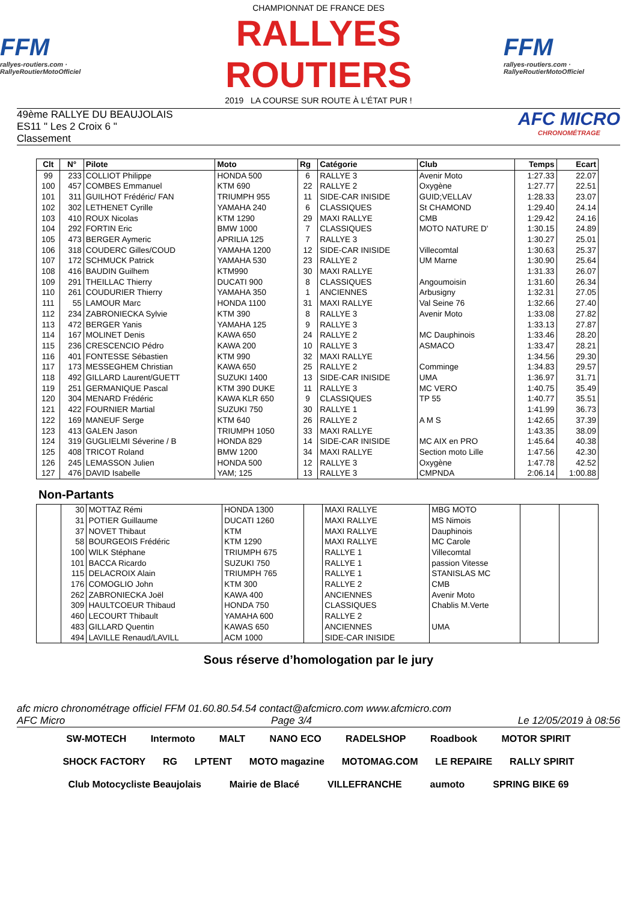FFM
rallyes-routiers.com · RallyeRoutierMotoOfficiel
CHAMPIONNAT DE FRANCE DES
RALLYES ROUTIERS
2019 LA COURSE SUR ROUTE À L'ÉTAT PUR !
FFM
rallyes-routiers.com · RallyeRoutierMotoOfficiel
49ème RALLYE DU BEAUJOLAIS
ES11 " Les 2 Croix 6 "
Classement
AFC MICRO
CHRONOMÉTRAGE
| Clt | N° | Pilote | Moto | Rg | Catégorie | Club | Temps | Ecart |
| --- | --- | --- | --- | --- | --- | --- | --- | --- |
| 99 | 233 | COLLIOT Philippe | HONDA 500 | 6 | RALLYE 3 | Avenir Moto | 1:27.33 | 22.07 |
| 100 | 457 | COMBES Emmanuel | KTM 690 | 22 | RALLYE 2 | Oxygène | 1:27.77 | 22.51 |
| 101 | 311 | GUILHOT Frédéric/ FAN | TRIUMPH 955 | 11 | SIDE-CAR INISIDE | GUID;VELLAV | 1:28.33 | 23.07 |
| 102 | 302 | LETHENET Cyrille | YAMAHA 240 | 6 | CLASSIQUES | St CHAMOND | 1:29.40 | 24.14 |
| 103 | 410 | ROUX Nicolas | KTM 1290 | 29 | MAXI RALLYE | CMB | 1:29.42 | 24.16 |
| 104 | 292 | FORTIN Eric | BMW 1000 | 7 | CLASSIQUES | MOTO NATURE D' | 1:30.15 | 24.89 |
| 105 | 473 | BERGER Aymeric | APRILIA 125 | 7 | RALLYE 3 | | 1:30.27 | 25.01 |
| 106 | 318 | COUDERC Gilles/COUD | YAMAHA 1200 | 12 | SIDE-CAR INISIDE | Villecomtal | 1:30.63 | 25.37 |
| 107 | 172 | SCHMUCK Patrick | YAMAHA 530 | 23 | RALLYE 2 | UM Marne | 1:30.90 | 25.64 |
| 108 | 416 | BAUDIN Guilhem | KTM990 | 30 | MAXI RALLYE | | 1:31.33 | 26.07 |
| 109 | 291 | THEILLAC Thierry | DUCATI 900 | 8 | CLASSIQUES | Angoumoisin | 1:31.60 | 26.34 |
| 110 | 261 | COUDURIER Thierry | YAMAHA 350 | 1 | ANCIENNES | Arbusigny | 1:32.31 | 27.05 |
| 111 | 55 | LAMOUR Marc | HONDA 1100 | 31 | MAXI RALLYE | Val Seine 76 | 1:32.66 | 27.40 |
| 112 | 234 | ZABRONIECKA Sylvie | KTM 390 | 8 | RALLYE 3 | Avenir Moto | 1:33.08 | 27.82 |
| 113 | 472 | BERGER Yanis | YAMAHA 125 | 9 | RALLYE 3 | | 1:33.13 | 27.87 |
| 114 | 167 | MOLINET Denis | KAWA 650 | 24 | RALLYE 2 | MC Dauphinois | 1:33.46 | 28.20 |
| 115 | 236 | CRESCENCIO Pédro | KAWA 200 | 10 | RALLYE 3 | ASMACO | 1:33.47 | 28.21 |
| 116 | 401 | FONTESSE Sébastien | KTM 990 | 32 | MAXI RALLYE | | 1:34.56 | 29.30 |
| 117 | 173 | MESSEGHEM Christian | KAWA 650 | 25 | RALLYE 2 | Comminge | 1:34.83 | 29.57 |
| 118 | 492 | GILLARD Laurent/GUETT | SUZUKI 1400 | 13 | SIDE-CAR INISIDE | UMA | 1:36.97 | 31.71 |
| 119 | 251 | GERMANIQUE Pascal | KTM 390 DUKE | 11 | RALLYE 3 | MC VERO | 1:40.75 | 35.49 |
| 120 | 304 | MENARD Frédéric | KAWA KLR 650 | 9 | CLASSIQUES | TP 55 | 1:40.77 | 35.51 |
| 121 | 422 | FOURNIER Martial | SUZUKI 750 | 30 | RALLYE 1 | | 1:41.99 | 36.73 |
| 122 | 169 | MANEUF Serge | KTM 640 | 26 | RALLYE 2 | A M S | 1:42.65 | 37.39 |
| 123 | 413 | GALEN Jason | TRIUMPH 1050 | 33 | MAXI RALLYE | | 1:43.35 | 38.09 |
| 124 | 319 | GUGLIELMI Séverine / B | HONDA 829 | 14 | SIDE-CAR INISIDE | MC AIX en PRO | 1:45.64 | 40.38 |
| 125 | 408 | TRICOT Roland | BMW 1200 | 34 | MAXI RALLYE | Section moto Lille | 1:47.56 | 42.30 |
| 126 | 245 | LEMASSON Julien | HONDA 500 | 12 | RALLYE 3 | Oxygène | 1:47.78 | 42.52 |
| 127 | 476 | DAVID Isabelle | YAM; 125 | 13 | RALLYE 3 | CMPNDA | 2:06.14 | 1:00.88 |
Non-Partants
| | 30 | MOTTAZ Rémi | HONDA 1300 | | MAXI RALLYE | MBG MOTO | | |
| | 31 | POTIER Guillaume | DUCATI 1260 | | MAXI RALLYE | MS Nimois | | |
| | 37 | NOVET Thibaut | KTM | | MAXI RALLYE | Dauphinois | | |
| | 58 | BOURGEOIS Frédéric | KTM 1290 | | MAXI RALLYE | MC Carole | | |
| | 100 | WILK Stéphane | TRIUMPH 675 | | RALLYE 1 | Villecomtal | | |
| | 101 | BACCA Ricardo | SUZUKI 750 | | RALLYE 1 | passion Vitesse | | |
| | 115 | DELACROIX Alain | TRIUMPH 765 | | RALLYE 1 | STANISLAS MC | | |
| | 176 | COMOGLIO John | KTM 300 | | RALLYE 2 | CMB | | |
| | 262 | ZABRONIECKA Joël | KAWA 400 | | ANCIENNES | Avenir Moto | | |
| | 309 | HAULTCOEUR Thibaud | HONDA 750 | | CLASSIQUES | Chablis M.Verte | | |
| | 460 | LECOURT Thibault | YAMAHA 600 | | RALLYE 2 | | | |
| | 483 | GILLARD Quentin | KAWAS 650 | | ANCIENNES | UMA | | |
| | 494 | LAVILLE Renaud/LAVILL | ACM 1000 | | SIDE-CAR INISIDE | | | |
Sous réserve d’homologation par le jury
afc micro chronométrage officiel FFM 01.60.80.54.54 contact@afcmicro.com www.afcmicro.com
AFC Micro Page 3/4 Le 12/05/2019 à 08:56
SW-MOTECH Intermoto MALT NANO ECO RADELSHOP Roadbook MOTOR SPIRIT SHOCK FACTORY RG LPTENT MOTO magazine MOTOMAG.COM LE REPAIRE RALLY SPIRIT Club Motocycliste Beaujolais Mairie de Blacé VILLEFRANCHE aumoto SPRING BIKE 69